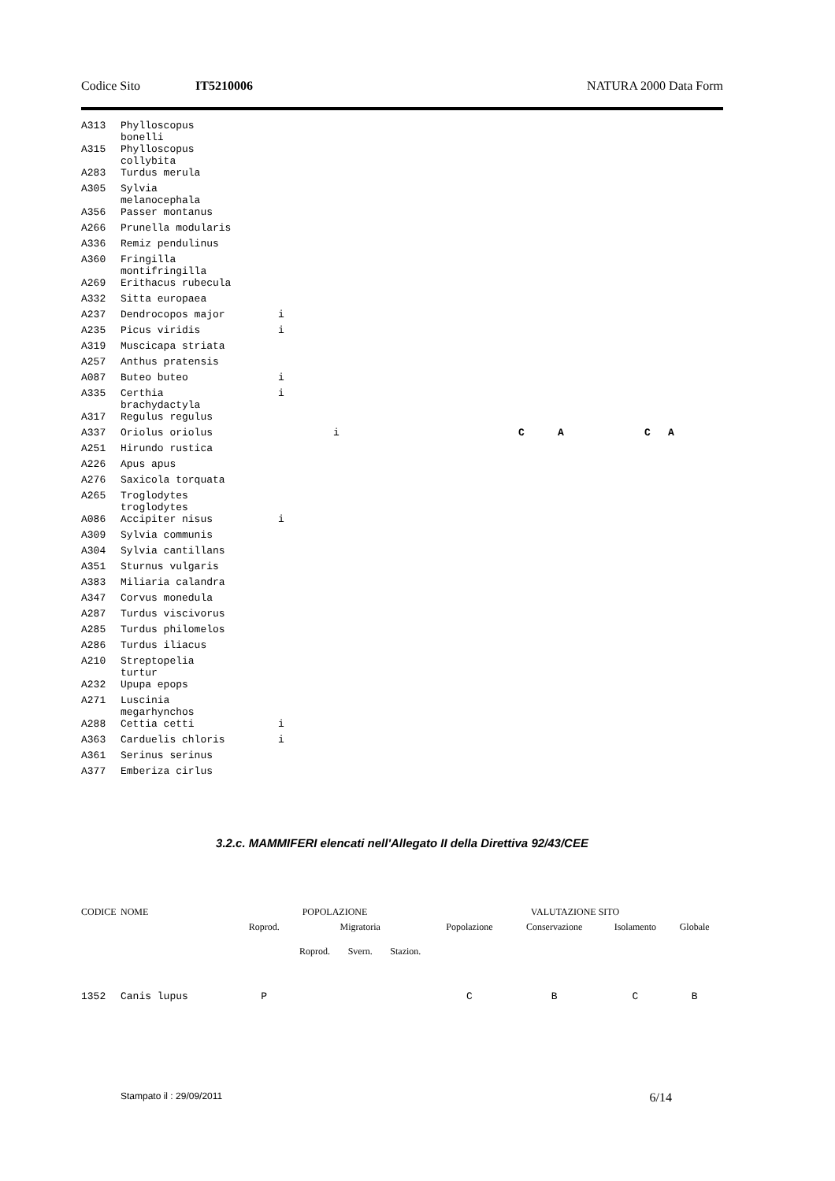Codice Sito IT5210006 NATURA 2000 Data Form
| A313 | Phylloscopus bonelli | | | | | | |
| A315 | Phylloscopus collybita | | | | | | |
| A283 | Turdus merula | | | | | | |
| A305 | Sylvia melanocephala | | | | | | |
| A356 | Passer montanus | | | | | | |
| A266 | Prunella modularis | | | | | | |
| A336 | Remiz pendulinus | | | | | | |
| A360 | Fringilla montifringilla | | | | | | |
| A269 | Erithacus rubecula | | | | | | |
| A332 | Sitta europaea | | | | | | |
| A237 | Dendrocopos major | i | | | | | |
| A235 | Picus viridis | i | | | | | |
| A319 | Muscicapa striata | | | | | | |
| A257 | Anthus pratensis | | | | | | |
| A087 | Buteo buteo | i | | | | | |
| A335 | Certhia brachydactyla | i | | | | | |
| A317 | Regulus regulus | | | | | | |
| A337 | Oriolus oriolus | | i | C | A | C | A |
| A251 | Hirundo rustica | | | | | | |
| A226 | Apus apus | | | | | | |
| A276 | Saxicola torquata | | | | | | |
| A265 | Troglodytes troglodytes | | | | | | |
| A086 | Accipiter nisus | i | | | | | |
| A309 | Sylvia communis | | | | | | |
| A304 | Sylvia cantillans | | | | | | |
| A351 | Sturnus vulgaris | | | | | | |
| A383 | Miliaria calandra | | | | | | |
| A347 | Corvus monedula | | | | | | |
| A287 | Turdus viscivorus | | | | | | |
| A285 | Turdus philomelos | | | | | | |
| A286 | Turdus iliacus | | | | | | |
| A210 | Streptopelia turtur | | | | | | |
| A232 | Upupa epops | | | | | | |
| A271 | Luscinia megarhynchos | | | | | | |
| A288 | Cettia cetti | i | | | | | |
| A363 | Carduelis chloris | i | | | | | |
| A361 | Serinus serinus | | | | | | |
| A377 | Emberiza cirlus | | | | | | |
3.2.c. MAMMIFERI elencati nell'Allegato II della Direttiva 92/43/CEE
| CODICE | NOME | POPOLAZIONE | | | | VALUTAZIONE SITO | | | |
| --- | --- | --- | --- | --- | --- | --- | --- | --- | --- |
| | | Roprod. | Migratoria | | | Popolazione | Conservazione | Isolamento | Globale |
| | | | Roprod. | Svern. | Stazion. | | | | |
| 1352 | Canis lupus | P | | | | C | B | C | B |
Stampato il : 29/09/2011 6/14